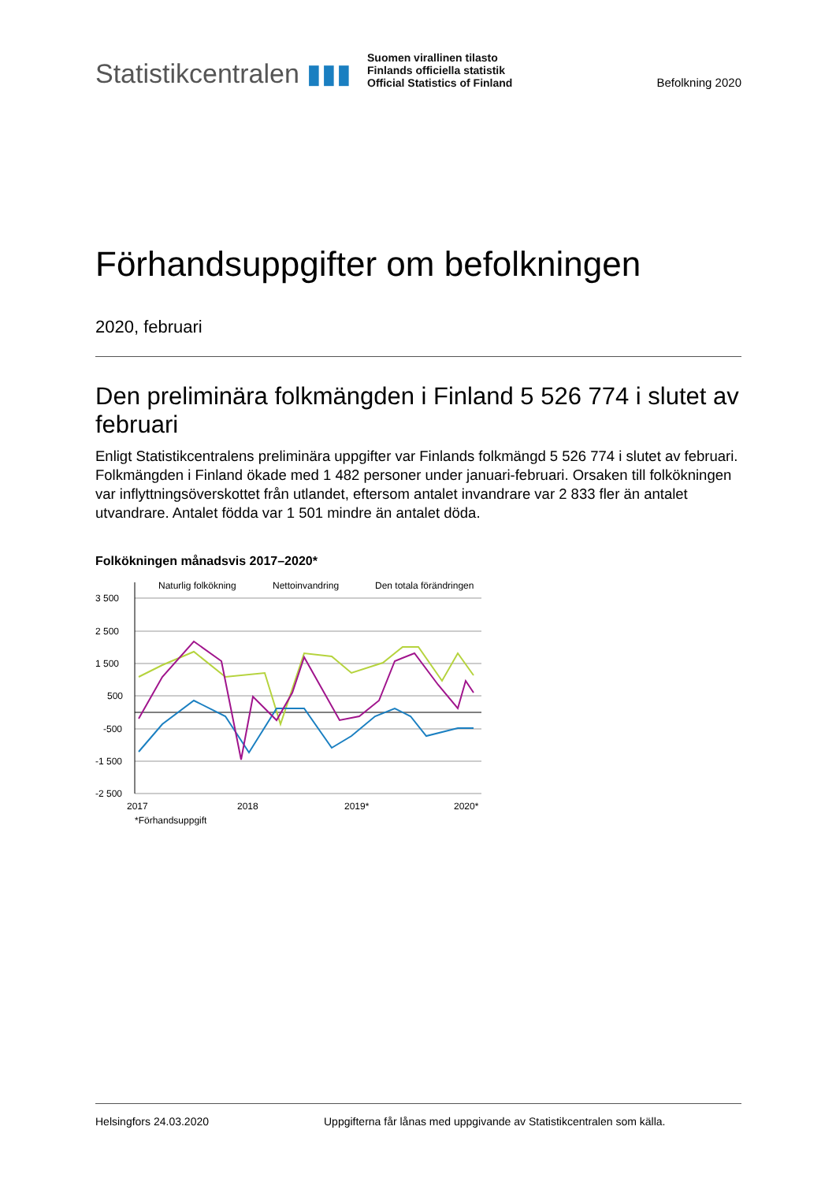Statistikcentralen ▮▮▮
Suomen virallinen tilasto
Finlands officiella statistik
Official Statistics of Finland
Befolkning 2020
Förhandsuppgifter om befolkningen
2020, februari
Den preliminära folkmängden i Finland 5 526 774 i slutet av februari
Enligt Statistikcentralens preliminära uppgifter var Finlands folkmängd 5 526 774 i slutet av februari. Folkmängden i Finland ökade med 1 482 personer under januari-februari. Orsaken till folkökningen var inflyttningsöverskottet från utlandet, eftersom antalet invandrare var 2 833 fler än antalet utvandrare. Antalet födda var 1 501 mindre än antalet döda.
Folkökningen månadsvis 2017–2020*
3 500
2 500
1 500
500
-500
-1 500
-2 500
2017
2018
2019*
2020*
*Förhandsuppgift
Naturlig folkökning
Nettoinvandring
Den totala förändringen
Helsingfors 24.03.2020 Uppgifterna får lånas med uppgivande av Statistikcentralen som källa.